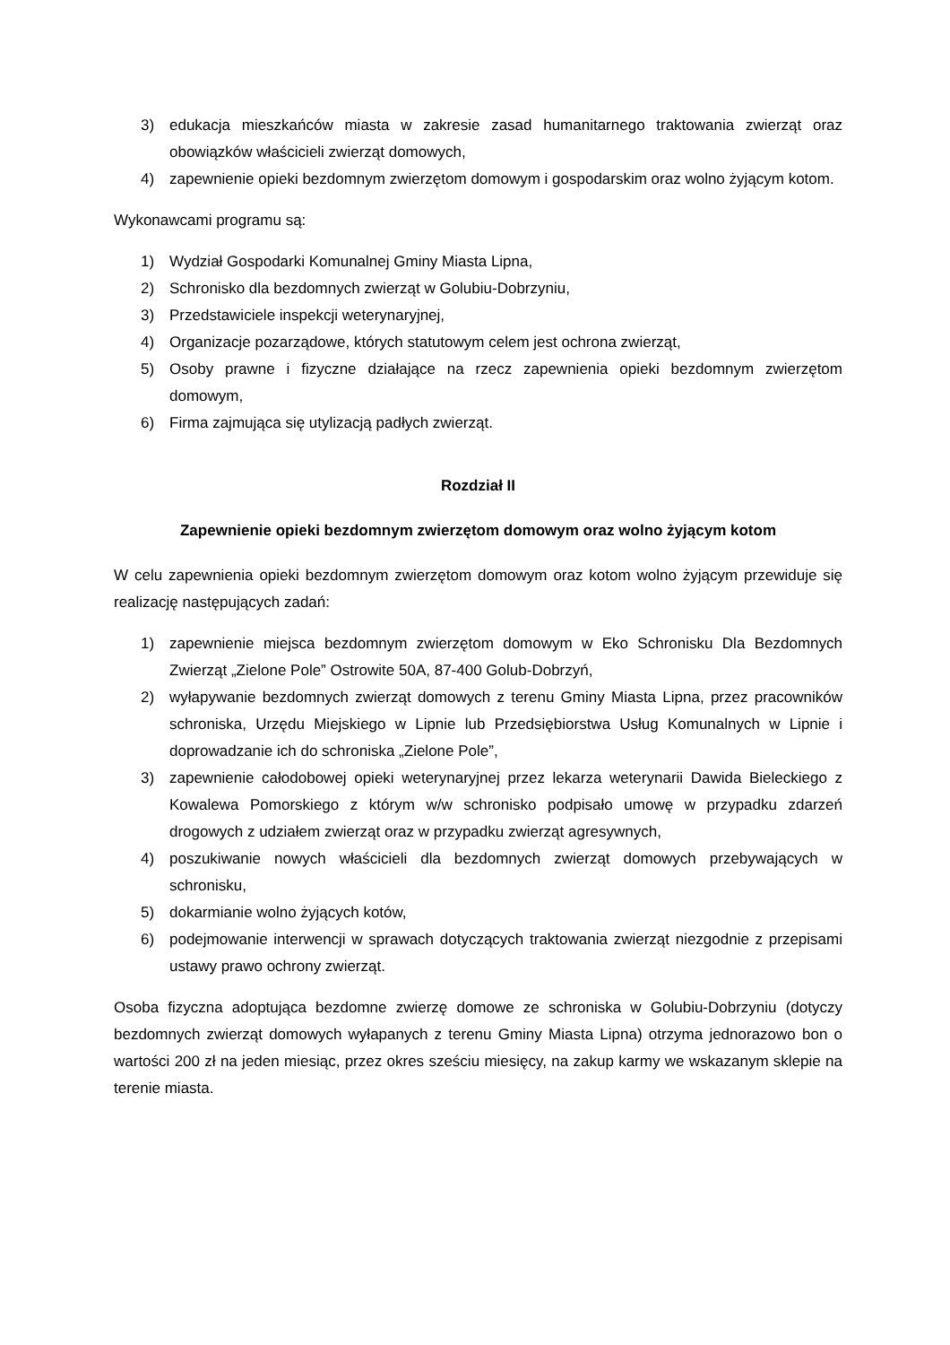3) edukacja mieszkańców miasta w zakresie zasad humanitarnego traktowania zwierząt oraz obowiązków właścicieli zwierząt domowych,
4) zapewnienie opieki bezdomnym zwierzętom domowym i gospodarskim oraz wolno żyjącym kotom.
Wykonawcami programu są:
1) Wydział Gospodarki Komunalnej Gminy Miasta Lipna,
2) Schronisko dla bezdomnych zwierząt w Golubiu-Dobrzyniu,
3) Przedstawiciele inspekcji weterynaryjnej,
4) Organizacje pozarządowe, których statutowym celem jest ochrona zwierząt,
5) Osoby prawne i fizyczne działające na rzecz zapewnienia opieki bezdomnym zwierzętom domowym,
6) Firma zajmująca się utylizacją padłych zwierząt.
Rozdział II
Zapewnienie opieki bezdomnym zwierzętom domowym oraz wolno żyjącym kotom
W celu zapewnienia opieki bezdomnym zwierzętom domowym oraz kotom wolno żyjącym przewiduje się realizację następujących zadań:
1) zapewnienie miejsca bezdomnym zwierzętom domowym w Eko Schronisku Dla Bezdomnych Zwierząt „Zielone Pole” Ostrowite 50A, 87-400 Golub-Dobrzyń,
2) wyłapywanie bezdomnych zwierząt domowych z terenu Gminy Miasta Lipna, przez pracowników schroniska, Urzędu Miejskiego w Lipnie lub Przedsiębiorstwa Usług Komunalnych w Lipnie i doprowadzanie ich do schroniska „Zielone Pole”,
3) zapewnienie całodobowej opieki weterynaryjnej przez lekarza weterynarii Dawida Bieleckiego z Kowalewa Pomorskiego z którym w/w schronisko podpisało umowę w przypadku zdarzeń drogowych z udziałem zwierząt oraz w przypadku zwierząt agresywnych,
4) poszukiwanie nowych właścicieli dla bezdomnych zwierząt domowych przebywających w schronisku,
5) dokarmianie wolno żyjących kotów,
6) podejmowanie interwencji w sprawach dotyczących traktowania zwierząt niezgodnie z przepisami ustawy prawo ochrony zwierząt.
Osoba fizyczna adoptująca bezdomne zwierzę domowe ze schroniska w Golubiu-Dobrzyniu (dotyczy bezdomnych zwierząt domowych wyłapanych z terenu Gminy Miasta Lipna) otrzyma jednorazowo bon o wartości 200 zł na jeden miesiąc, przez okres sześciu miesięcy, na zakup karmy we wskazanym sklepie na terenie miasta.